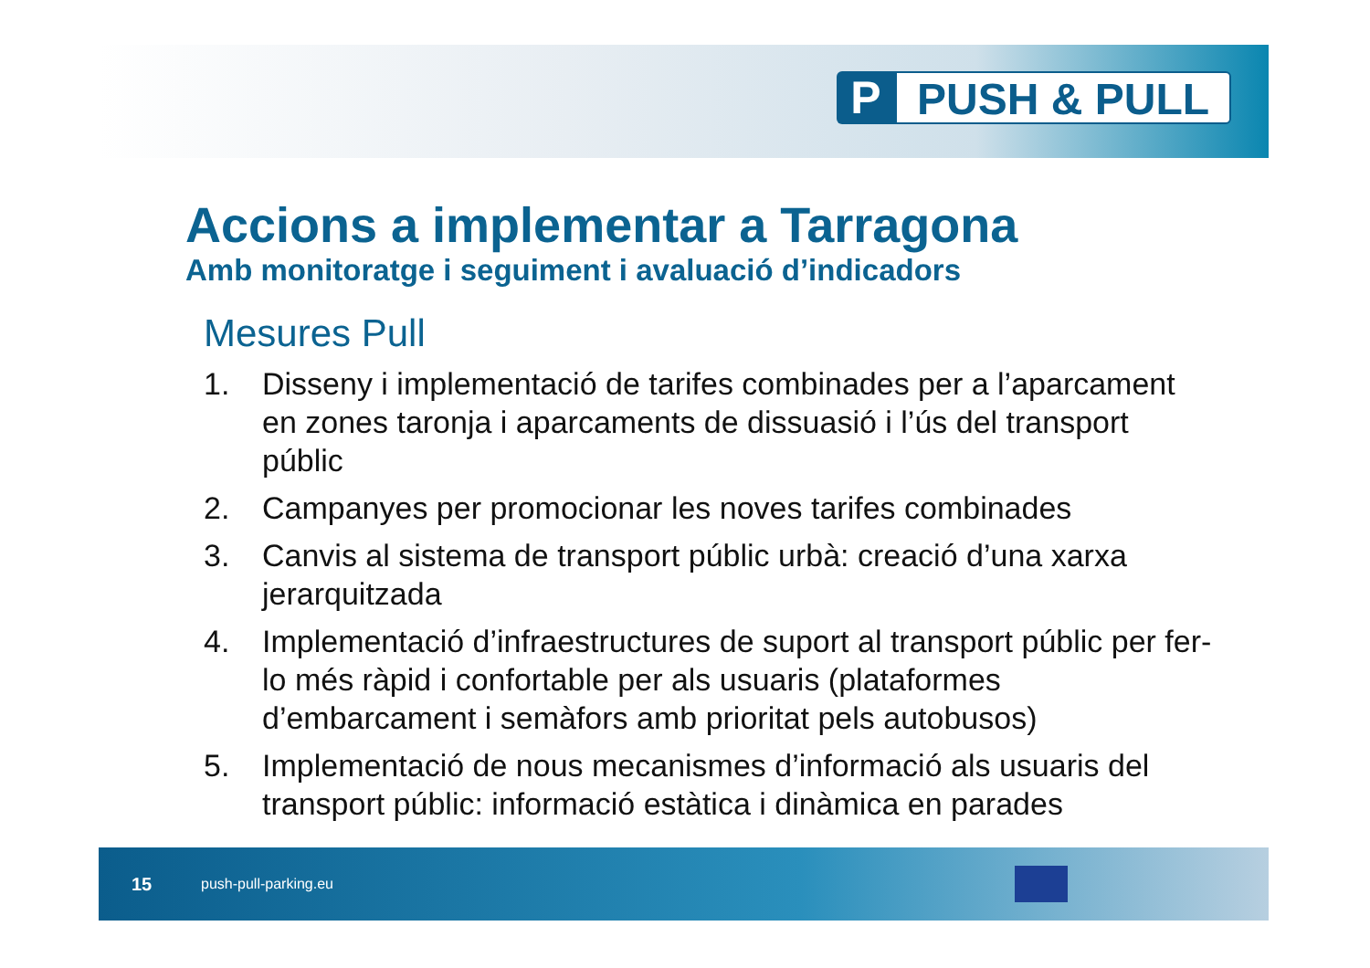P PUSH & PULL
Accions a implementar a Tarragona
Amb monitoratge i seguiment i avaluació d’indicadors
Mesures Pull
1. Disseny i implementació de tarifes combinades per a l’aparcament en zones taronja i aparcaments de dissuasió i l’ús del transport públic
2. Campanyes per promocionar les noves tarifes combinades
3. Canvis al sistema de transport públic urbà: creació d’una xarxa jerarquitzada
4. Implementació d’infraestructures de suport al transport públic per fer-lo més ràpid i confortable per als usuaris (plataformes d’embarcament i semàfors amb prioritat pels autobusos)
5. Implementació de nous mecanismes d’informació als usuaris del transport públic: informació estàtica i dinàmica en parades
15 push-pull-parking.eu